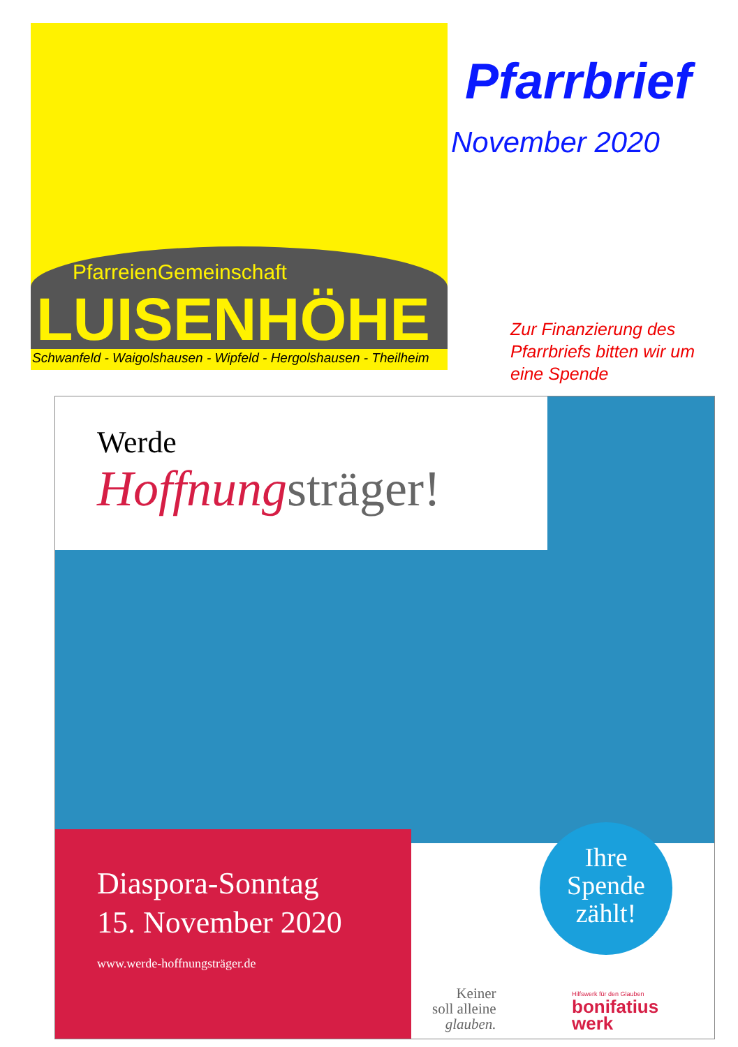PfarreienGemeinschaft
LUISENHÖHE
Schwanfeld - Waigolshausen - Wipfeld - Hergolshausen - Theilheim
Pfarrbrief
November 2020
Zur Finanzierung des Pfarrbriefs bitten wir um eine Spende
Werde
Hoffnung sträger!
Diaspora-Sonntag
15. November 2020
www.werde-hoffnungsträger.de
Ihre
Spende
zählt!
Keiner
soll alleine
glauben.
Hilfswerk für den Glauben
bonifatius
werk